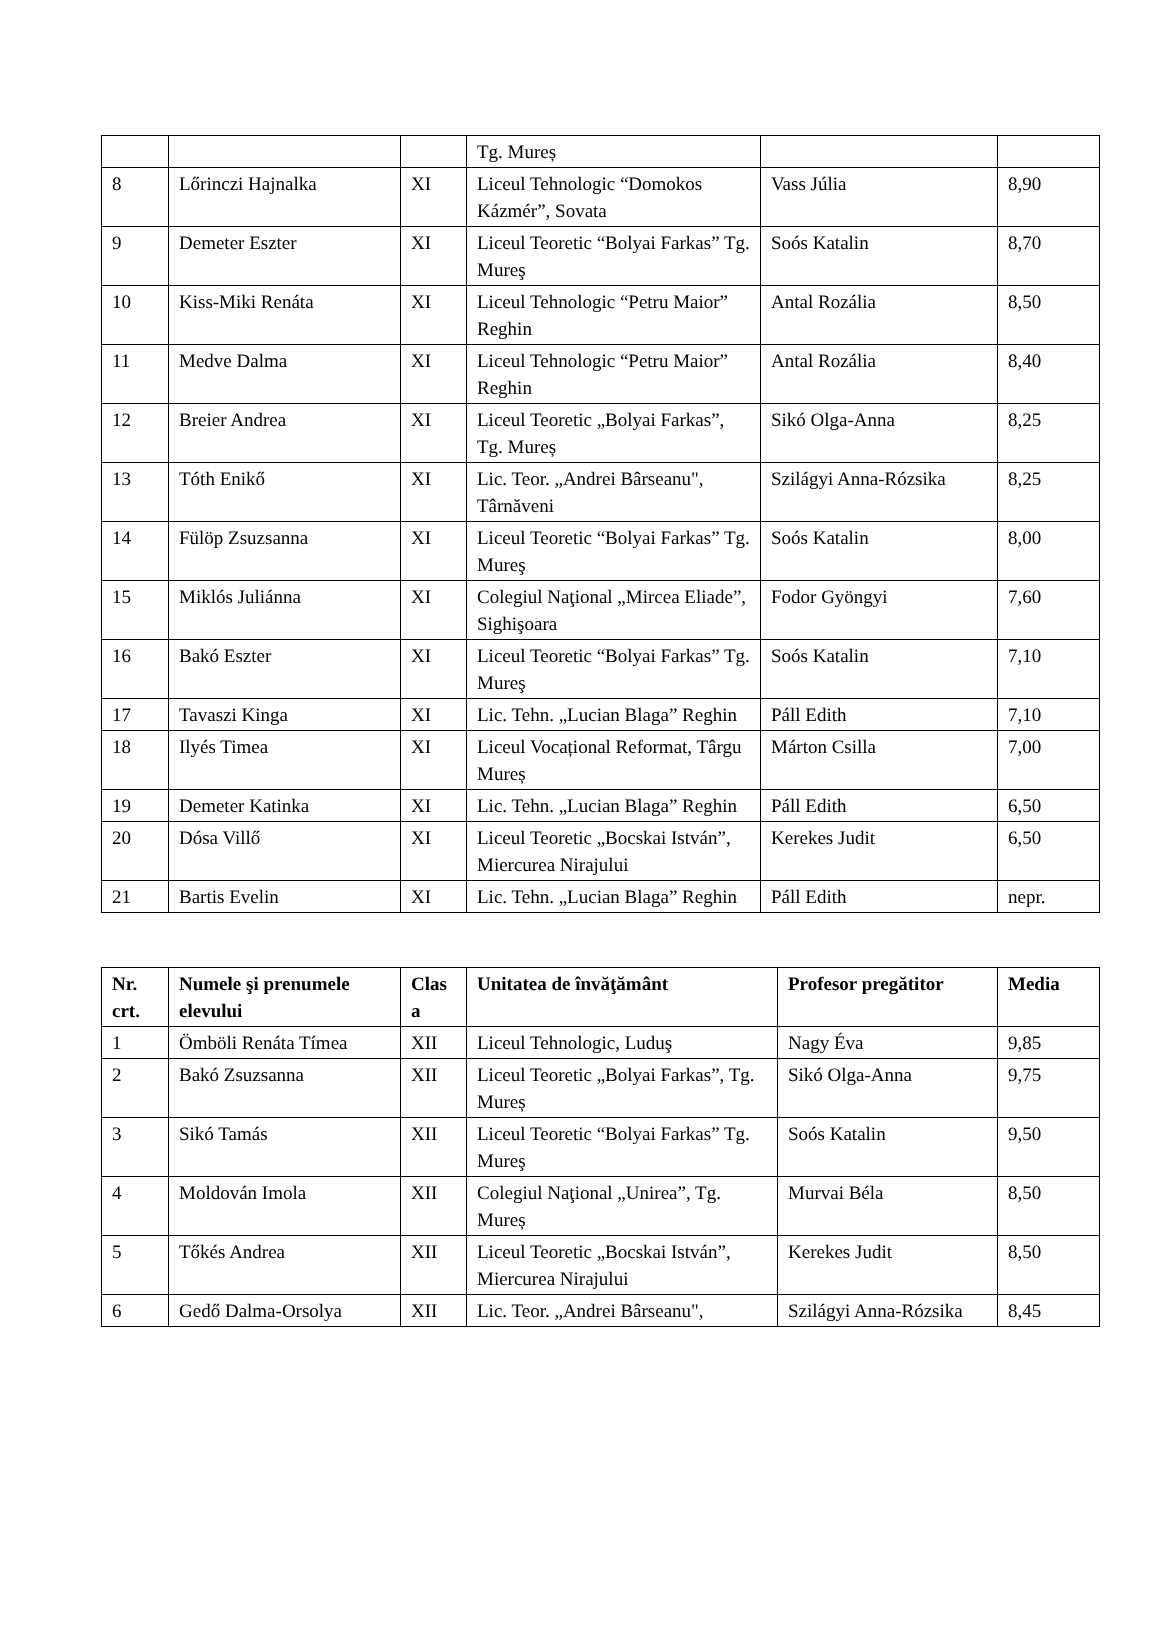| | | | Tg. Mureș | | |
| 8 | Lőrinczi Hajnalka | XI | Liceul Tehnologic “Domokos Kázmér”, Sovata | Vass Júlia | 8,90 |
| 9 | Demeter Eszter | XI | Liceul Teoretic “Bolyai Farkas” Tg. Mureş | Soós Katalin | 8,70 |
| 10 | Kiss-Miki Renáta | XI | Liceul Tehnologic “Petru Maior” Reghin | Antal Rozália | 8,50 |
| 11 | Medve Dalma | XI | Liceul Tehnologic “Petru Maior” Reghin | Antal Rozália | 8,40 |
| 12 | Breier Andrea | XI | Liceul Teoretic „Bolyai Farkas”, Tg. Mureș | Sikó Olga-Anna | 8,25 |
| 13 | Tóth Enikő | XI | Lic. Teor. „Andrei Bârseanu", Târnăveni | Szilágyi Anna-Rózsika | 8,25 |
| 14 | Fülöp Zsuzsanna | XI | Liceul Teoretic “Bolyai Farkas” Tg. Mureş | Soós Katalin | 8,00 |
| 15 | Miklós Juliánna | XI | Colegiul Naţional „Mircea Eliade”, Sighişoara | Fodor Gyöngyi | 7,60 |
| 16 | Bakó Eszter | XI | Liceul Teoretic “Bolyai Farkas” Tg. Mureş | Soós Katalin | 7,10 |
| 17 | Tavaszi Kinga | XI | Lic. Tehn. „Lucian Blaga” Reghin | Páll Edith | 7,10 |
| 18 | Ilyés Timea | XI | Liceul Vocațional Reformat, Târgu Mureș | Márton Csilla | 7,00 |
| 19 | Demeter Katinka | XI | Lic. Tehn. „Lucian Blaga” Reghin | Páll Edith | 6,50 |
| 20 | Dósa Villő | XI | Liceul Teoretic „Bocskai István”, Miercurea Nirajului | Kerekes Judit | 6,50 |
| 21 | Bartis Evelin | XI | Lic. Tehn. „Lucian Blaga” Reghin | Páll Edith | nepr. |
| Nr. crt. | Numele şi prenumele elevului | Clas a | Unitatea de învăţământ | Profesor pregătitor | Media |
| --- | --- | --- | --- | --- | --- |
| 1 | Ömböli Renáta Tímea | XII | Liceul Tehnologic, Luduş | Nagy Éva | 9,85 |
| 2 | Bakó Zsuzsanna | XII | Liceul Teoretic „Bolyai Farkas”, Tg. Mureș | Sikó Olga-Anna | 9,75 |
| 3 | Sikó Tamás | XII | Liceul Teoretic “Bolyai Farkas” Tg. Mureş | Soós Katalin | 9,50 |
| 4 | Moldován Imola | XII | Colegiul Naţional „Unirea”, Tg. Mureș | Murvai Béla | 8,50 |
| 5 | Tőkés Andrea | XII | Liceul Teoretic „Bocskai István”, Miercurea Nirajului | Kerekes Judit | 8,50 |
| 6 | Gedő Dalma-Orsolya | XII | Lic. Teor. „Andrei Bârseanu", | Szilágyi Anna-Rózsika | 8,45 |